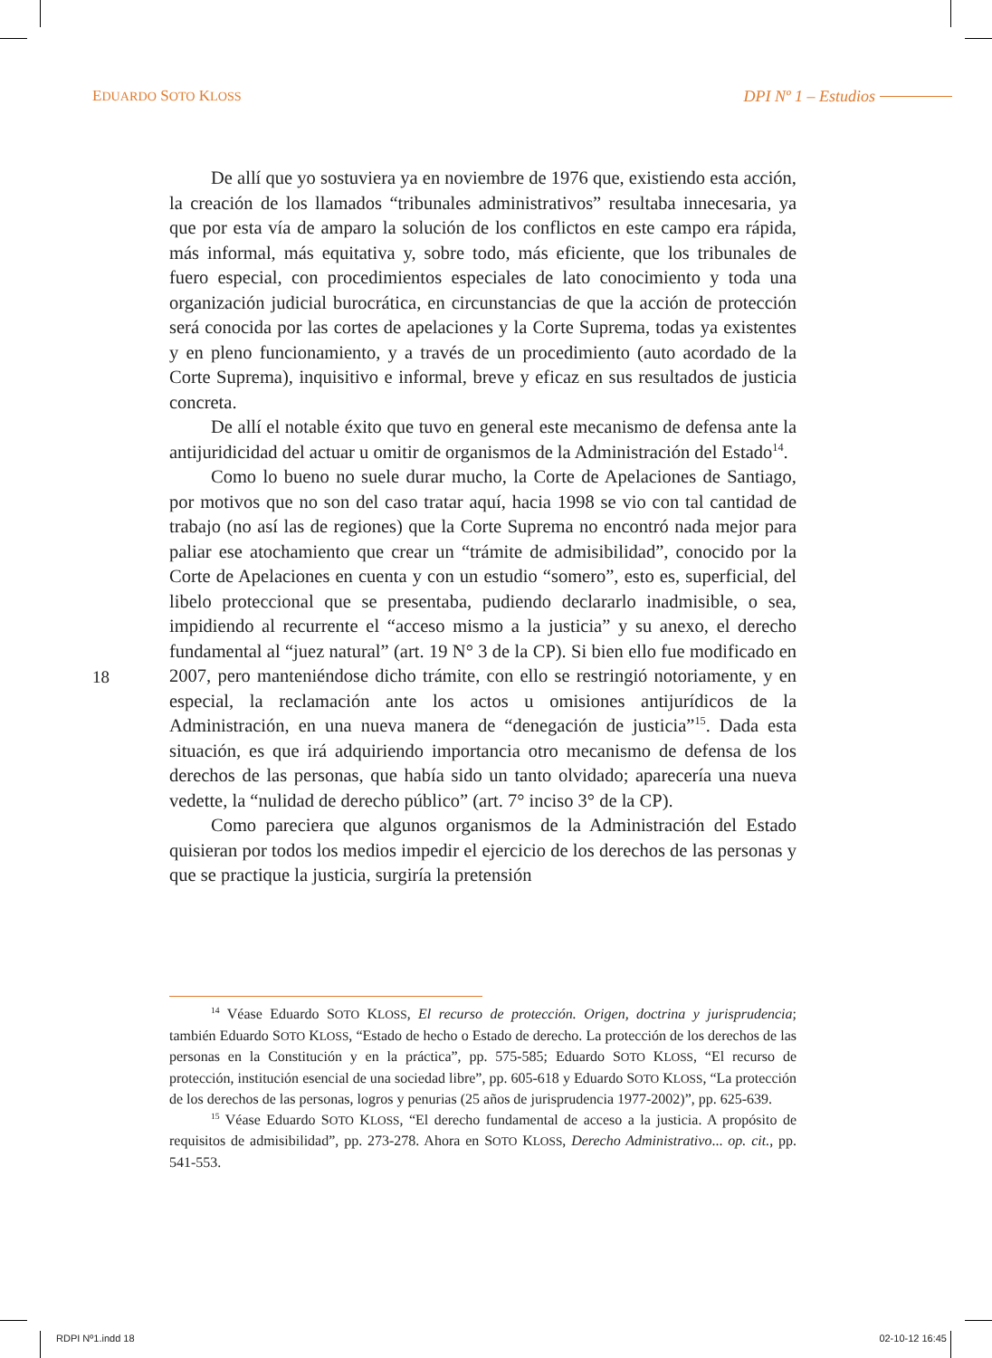EDUARDO SOTO KLOSS
DPI Nº 1 – Estudios
De allí que yo sostuviera ya en noviembre de 1976 que, existiendo esta acción, la creación de los llamados “tribunales administrativos” resultaba innecesaria, ya que por esta vía de amparo la solución de los conflictos en este campo era rápida, más informal, más equitativa y, sobre todo, más eficiente, que los tribunales de fuero especial, con procedimientos especiales de lato conocimiento y toda una organización judicial burocrática, en circunstancias de que la acción de protección será conocida por las cortes de apelaciones y la Corte Suprema, todas ya existentes y en pleno funcionamiento, y a través de un procedimiento (auto acordado de la Corte Suprema), inquisitivo e informal, breve y eficaz en sus resultados de justicia concreta.
De allí el notable éxito que tuvo en general este mecanismo de defensa ante la antijuridicidad del actuar u omitir de organismos de la Administración del Estado<sup>14</sup>.
Como lo bueno no suele durar mucho, la Corte de Apelaciones de Santiago, por motivos que no son del caso tratar aquí, hacia 1998 se vio con tal cantidad de trabajo (no así las de regiones) que la Corte Suprema no encontró nada mejor para paliar ese atochamiento que crear un “trámite de admisibilidad”, conocido por la Corte de Apelaciones en cuenta y con un estudio “somero”, esto es, superficial, del libelo proteccional que se presentaba, pudiendo declararlo inadmisible, o sea, impidiendo al recurrente el “acceso mismo a la justicia” y su anexo, el derecho fundamental al “juez natural” (art. 19 N° 3 de la CP). Si bien ello fue modificado en 2007, pero manteniéndose dicho trámite, con ello se restringió notoriamente, y en especial, la reclamación ante los actos u omisiones antijurídicos de la Administración, en una nueva manera de “denegación de justicia”<sup>15</sup>. Dada esta situación, es que irá adquiriendo importancia otro mecanismo de defensa de los derechos de las personas, que había sido un tanto olvidado; aparecería una nueva vedette, la “nulidad de derecho público” (art. 7° inciso 3° de la CP).
Como pareciera que algunos organismos de la Administración del Estado quisieran por todos los medios impedir el ejercicio de los derechos de las personas y que se practique la justicia, surgiría la pretensión
18
<sup>14</sup> Véase Eduardo SOTO KLOSS, El recurso de protección. Origen, doctrina y jurisprudencia; también Eduardo SOTO KLOSS, “Estado de hecho o Estado de derecho. La protección de los derechos de las personas en la Constitución y en la práctica”, pp. 575-585; Eduardo SOTO KLOSS, “El recurso de protección, institución esencial de una sociedad libre”, pp. 605-618 y Eduardo SOTO KLOSS, “La protección de los derechos de las personas, logros y penurias (25 años de jurisprudencia 1977-2002)”, pp. 625-639.
<sup>15</sup> Véase Eduardo SOTO KLOSS, “El derecho fundamental de acceso a la justicia. A propósito de requisitos de admisibilidad”, pp. 273-278. Ahora en SOTO KLOSS, Derecho Administrativo... op. cit., pp. 541-553.
RDPI Nº1.indd 18 02-10-12 16:45